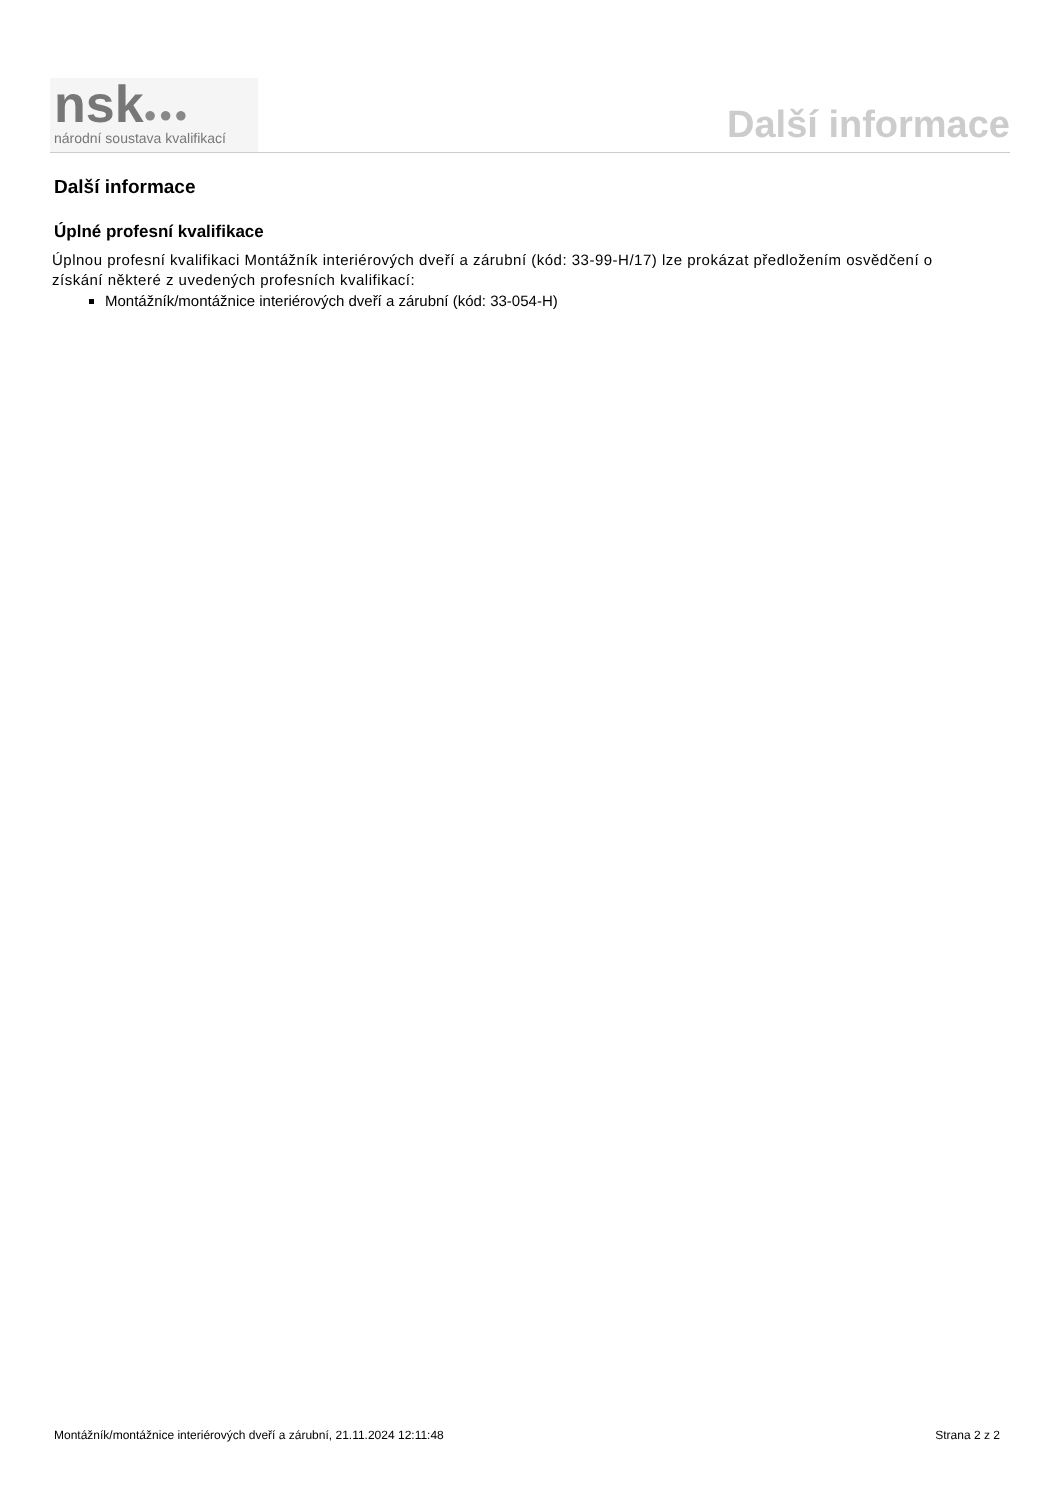nsk●●●
národní soustava kvalifikací
Další informace
Další informace
Úplné profesní kvalifikace
Úplnou profesní kvalifikaci Montážník interiérových dveří a zárubní (kód: 33-99-H/17) lze prokázat předložením osvědčení o získání některé z uvedených profesních kvalifikací:
Montážník/montážnice interiérových dveří a zárubní (kód: 33-054-H)
Montážník/montážnice interiérových dveří a zárubní, 21.11.2024 12:11:48 Strana 2 z 2